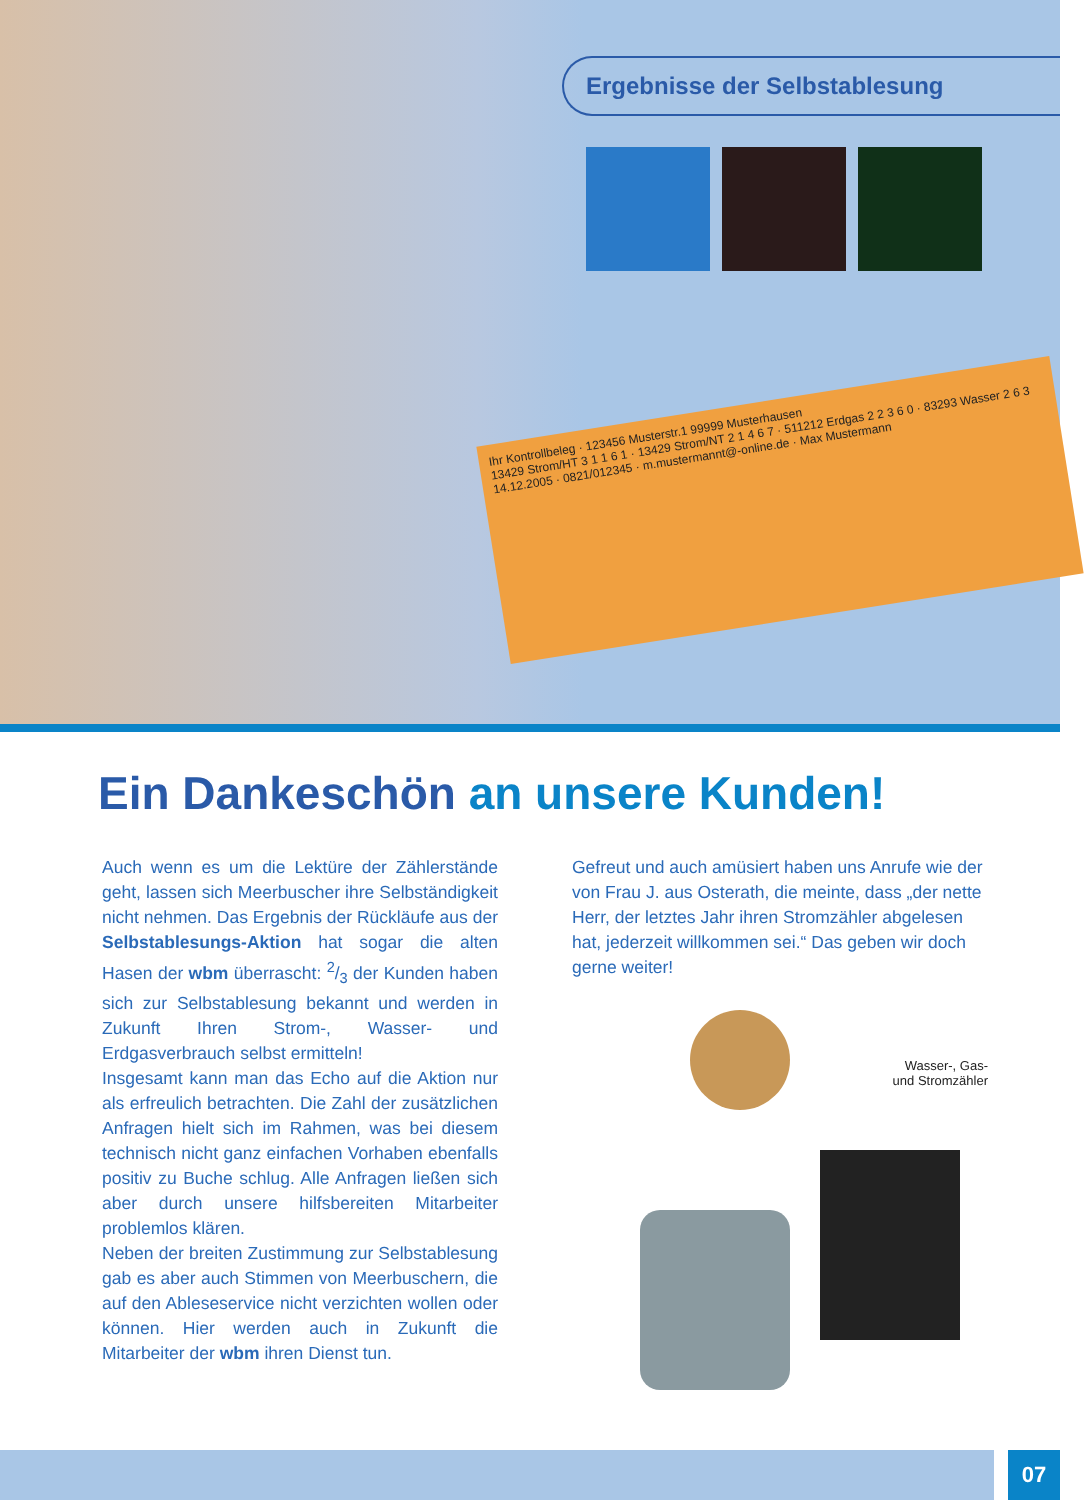Ergebnisse der Selbstablesung
Ihr Kontrollbeleg · 123456 Musterstr.1 99999 Musterhausen
13429 Strom/HT 3 1 1 6 1 · 13429 Strom/NT 2 1 4 6 7 · 511212 Erdgas 2 2 3 6 0 · 83293 Wasser 2 6 3
14.12.2005 · 0821/012345 · m.mustermannt@-online.de · Max Mustermann
Ein Dankeschön an unsere Kunden!
Auch wenn es um die Lektüre der Zählerstände geht, lassen sich Meerbuscher ihre Selbständigkeit nicht nehmen. Das Ergebnis der Rückläufe aus der Selbstablesungs-Aktion hat sogar die alten Hasen der wbm überrascht: 2/3 der Kunden haben sich zur Selbstablesung bekannt und werden in Zukunft Ihren Strom-, Wasser- und Erdgasverbrauch selbst ermitteln!
Insgesamt kann man das Echo auf die Aktion nur als erfreulich betrachten. Die Zahl der zusätzlichen Anfragen hielt sich im Rahmen, was bei diesem technisch nicht ganz einfachen Vorhaben ebenfalls positiv zu Buche schlug. Alle Anfragen ließen sich aber durch unsere hilfsbereiten Mitarbeiter problemlos klären.
Neben der breiten Zustimmung zur Selbstablesung gab es aber auch Stimmen von Meerbuschern, die auf den Ableseservice nicht verzichten wollen oder können. Hier werden auch in Zukunft die Mitarbeiter der wbm ihren Dienst tun.
Gefreut und auch amüsiert haben uns Anrufe wie der von Frau J. aus Osterath, die meinte, dass „der nette Herr, der letztes Jahr ihren Stromzähler abgelesen hat, jederzeit willkommen sei.“ Das geben wir doch gerne weiter!
Wasser-, Gas- und Stromzähler
07